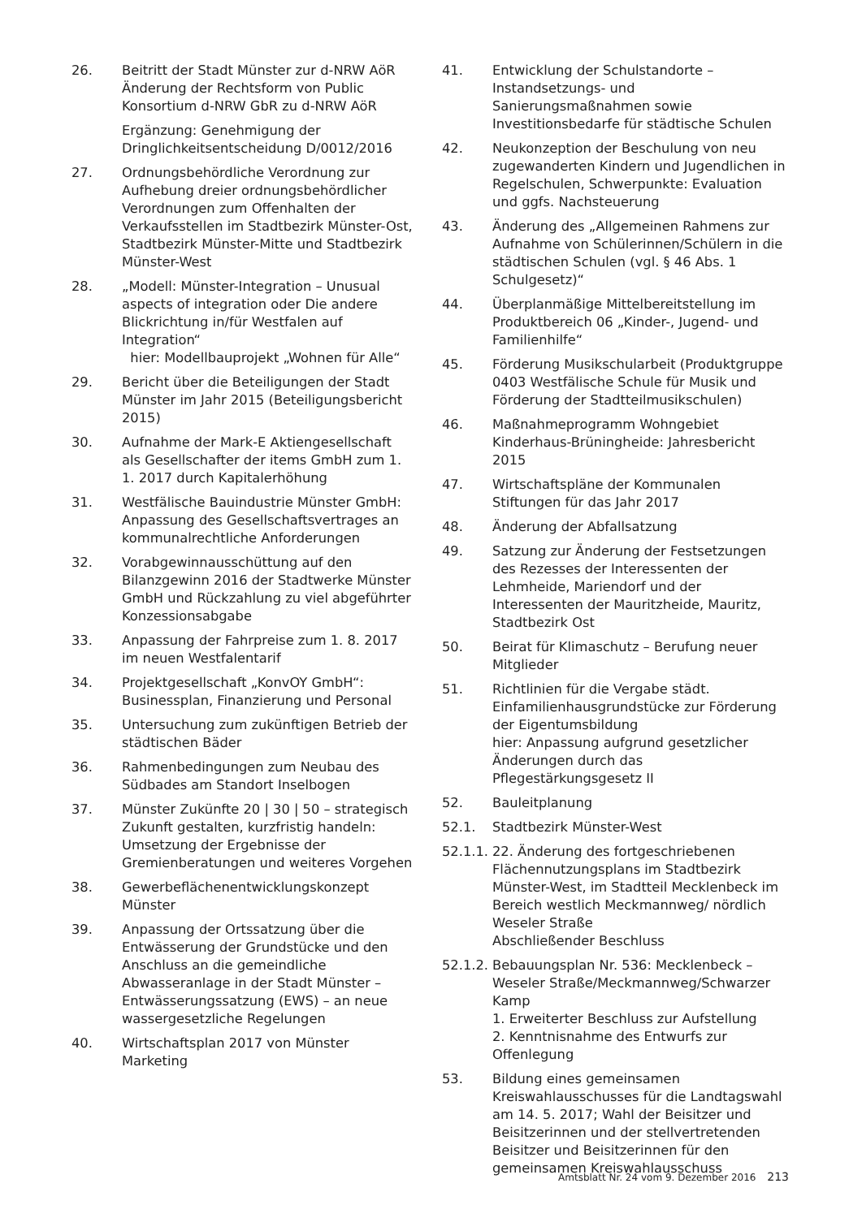26. Beitritt der Stadt Münster zur d-NRW AöR Änderung der Rechtsform von Public Konsortium d-NRW GbR zu d-NRW AöR
Ergänzung: Genehmigung der Dringlichkeitsentscheidung D/0012/2016
27. Ordnungsbehördliche Verordnung zur Aufhebung dreier ordnungsbehördlicher Verordnungen zum Offenhalten der Verkaufsstellen im Stadtbezirk Münster-Ost, Stadtbezirk Münster-Mitte und Stadtbezirk Münster-West
28. „Modell: Münster-Integration – Unusual aspects of integration oder Die andere Blickrichtung in/für Westfalen auf Integration“
hier: Modellbauprojekt „Wohnen für Alle“
29. Bericht über die Beteiligungen der Stadt Münster im Jahr 2015 (Beteiligungsbericht 2015)
30. Aufnahme der Mark-E Aktiengesellschaft als Gesellschafter der items GmbH zum 1. 1. 2017 durch Kapitalerhöhung
31. Westfälische Bauindustrie Münster GmbH: Anpassung des Gesellschaftsvertrages an kommunalrechtliche Anforderungen
32. Vorabgewinnausschüttung auf den Bilanzgewinn 2016 der Stadtwerke Münster GmbH und Rückzahlung zu viel abgeführter Konzessionsabgabe
33. Anpassung der Fahrpreise zum 1. 8. 2017 im neuen Westfalentarif
34. Projektgesellschaft „KonvOY GmbH“: Businessplan, Finanzierung und Personal
35. Untersuchung zum zukünftigen Betrieb der städtischen Bäder
36. Rahmenbedingungen zum Neubau des Südbades am Standort Inselbogen
37. Münster Zukünfte 20 | 30 | 50 – strategisch Zukunft gestalten, kurzfristig handeln: Umsetzung der Ergebnisse der Gremienberatungen und weiteres Vorgehen
38. Gewerbeflächenentwicklungskonzept Münster
39. Anpassung der Ortssatzung über die Entwässerung der Grundstücke und den Anschluss an die gemeindliche Abwasseranlage in der Stadt Münster – Entwässerungssatzung (EWS) – an neue wassergesetzliche Regelungen
40. Wirtschaftsplan 2017 von Münster Marketing
41. Entwicklung der Schulstandorte – Instandsetzungs- und Sanierungsmaßnahmen sowie Investitionsbedarfe für städtische Schulen
42. Neukonzeption der Beschulung von neu zugewanderten Kindern und Jugendlichen in Regelschulen, Schwerpunkte: Evaluation und ggfs. Nachsteuerung
43. Änderung des „Allgemeinen Rahmens zur Aufnahme von Schülerinnen/Schülern in die städtischen Schulen (vgl. § 46 Abs. 1 Schulgesetz)“
44. Überplanmäßige Mittelbereitstellung im Produktbereich 06 „Kinder-, Jugend- und Familienhilfe“
45. Förderung Musikschularbeit (Produktgruppe 0403 Westfälische Schule für Musik und Förderung der Stadtteilmusikschulen)
46. Maßnahmeprogramm Wohngebiet Kinderhaus-Brüningheide: Jahresbericht 2015
47. Wirtschaftspläne der Kommunalen Stiftungen für das Jahr 2017
48. Änderung der Abfallsatzung
49. Satzung zur Änderung der Festsetzungen des Rezesses der Interessenten der Lehmheide, Mariendorf und der Interessenten der Mauritzheide, Mauritz, Stadtbezirk Ost
50. Beirat für Klimaschutz – Berufung neuer Mitglieder
51. Richtlinien für die Vergabe städt. Einfamilienhausgrundstücke zur Förderung der Eigentumsbildung
hier: Anpassung aufgrund gesetzlicher Änderungen durch das Pflegestärkungsgesetz II
52. Bauleitplanung
52.1. Stadtbezirk Münster-West
52.1.1.
22. Änderung des fortgeschriebenen Flächennutzungsplans im Stadtbezirk Münster-West, im Stadtteil Mecklenbeck im Bereich westlich Meckmannweg/ nördlich Weseler Straße
Abschließender Beschluss
52.1.2.
Bebauungsplan Nr. 536: Mecklenbeck – Weseler Straße/Meckmannweg/Schwarzer Kamp
1. Erweiterter Beschluss zur Aufstellung
2. Kenntnisnahme des Entwurfs zur Offenlegung
53. Bildung eines gemeinsamen Kreiswahlausschusses für die Landtagswahl am 14. 5. 2017; Wahl der Beisitzer und Beisitzerinnen und der stellvertretenden Beisitzer und Beisitzerinnen für den gemeinsamen Kreiswahlausschuss
Amtsblatt Nr. 24 vom 9. Dezember 2016 213